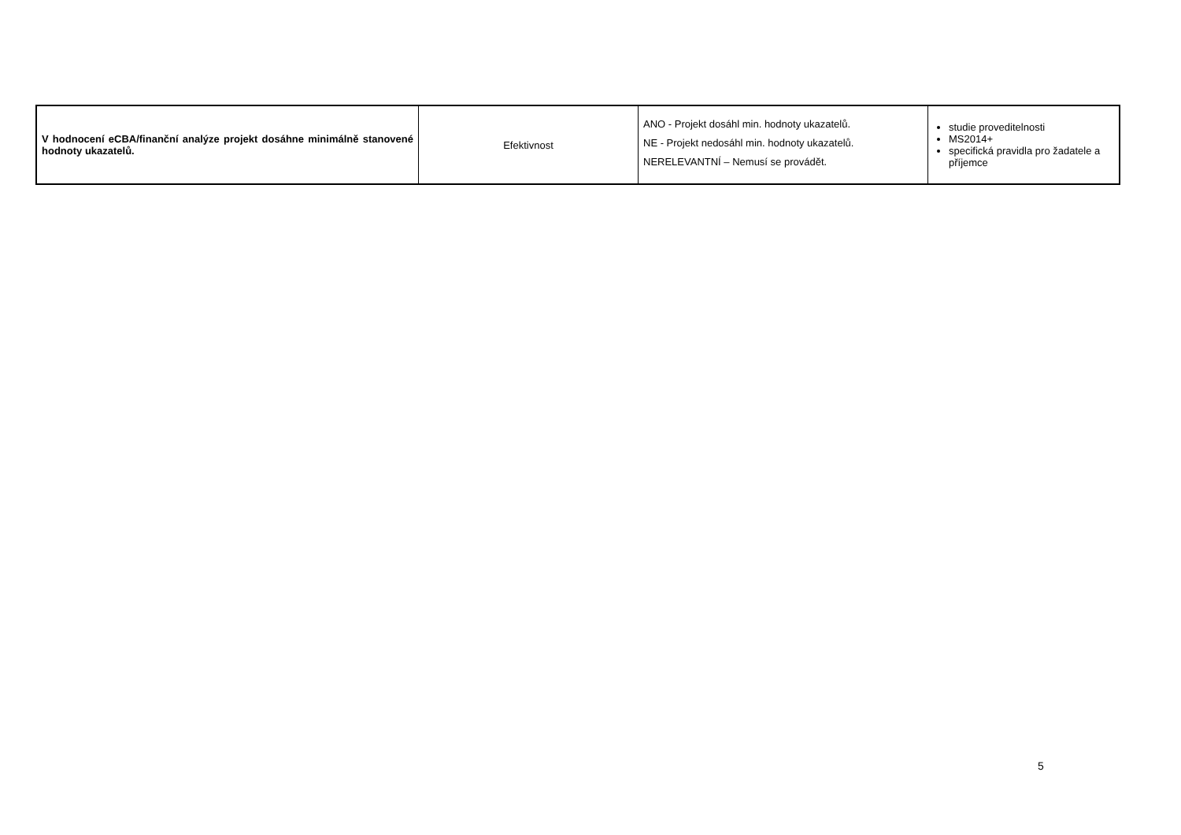| V hodnocení eCBA/finanční analýze projekt dosáhne minimálně stanovené hodnoty ukazatelů. | Efektivnost | ANO - Projekt dosáhl min. hodnoty ukazatelů. NE - Projekt nedosáhl min. hodnoty ukazatelů. NERELEVANTNÍ – Nemusí se provádět. | studie proveditelnosti MS2014+ specifická pravidla pro žadatele a příjemce |
5